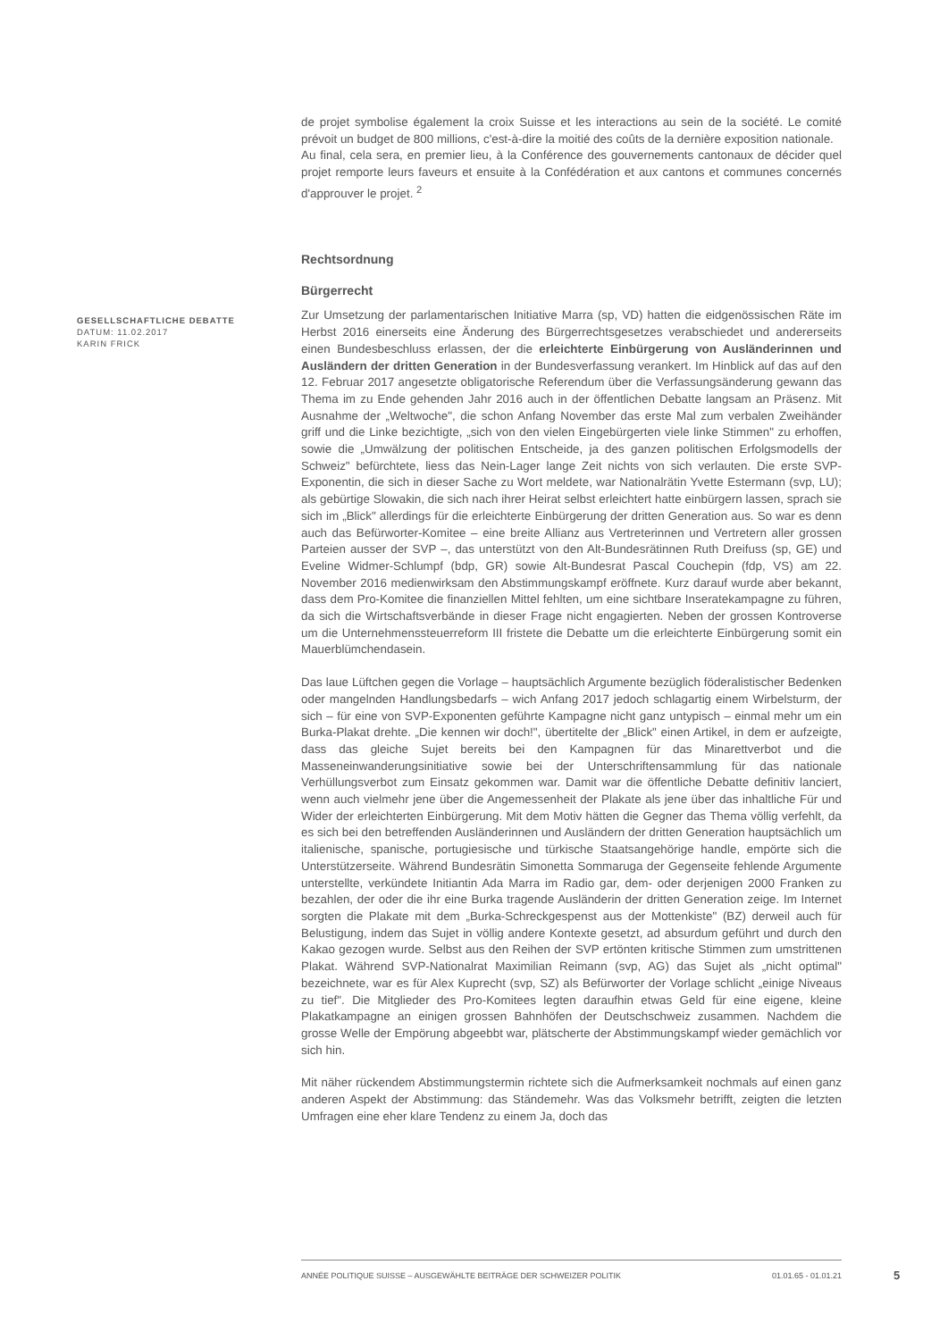de projet symbolise également la croix Suisse et les interactions au sein de la société. Le comité prévoit un budget de 800 millions, c'est-à-dire la moitié des coûts de la dernière exposition nationale.
Au final, cela sera, en premier lieu, à la Conférence des gouvernements cantonaux de décider quel projet remporte leurs faveurs et ensuite à la Confédération et aux cantons et communes concernés d'approuver le projet. <sup>2</sup>
Rechtsordnung
Bürgerrecht
Zur Umsetzung der parlamentarischen Initiative Marra (sp, VD) hatten die eidgenössischen Räte im Herbst 2016 einerseits eine Änderung des Bürgerrechtsgesetzes verabschiedet und andererseits einen Bundesbeschluss erlassen, der die erleichterte Einbürgerung von Ausländerinnen und Ausländern der dritten Generation in der Bundesverfassung verankert. Im Hinblick auf das auf den 12. Februar 2017 angesetzte obligatorische Referendum über die Verfassungsänderung gewann das Thema im zu Ende gehenden Jahr 2016 auch in der öffentlichen Debatte langsam an Präsenz. Mit Ausnahme der „Weltwoche", die schon Anfang November das erste Mal zum verbalen Zweihänder griff und die Linke bezichtigte, „sich von den vielen Eingebürgerten viele linke Stimmen" zu erhoffen, sowie die „Umwälzung der politischen Entscheide, ja des ganzen politischen Erfolgsmodells der Schweiz" befürchtete, liess das Nein-Lager lange Zeit nichts von sich verlauten. Die erste SVP-Exponentin, die sich in dieser Sache zu Wort meldete, war Nationalrätin Yvette Estermann (svp, LU); als gebürtige Slowakin, die sich nach ihrer Heirat selbst erleichtert hatte einbürgern lassen, sprach sie sich im „Blick" allerdings für die erleichterte Einbürgerung der dritten Generation aus. So war es denn auch das Befürworter-Komitee – eine breite Allianz aus Vertreterinnen und Vertretern aller grossen Parteien ausser der SVP –, das unterstützt von den Alt-Bundesrätinnen Ruth Dreifuss (sp, GE) und Eveline Widmer-Schlumpf (bdp, GR) sowie Alt-Bundesrat Pascal Couchepin (fdp, VS) am 22. November 2016 medienwirksam den Abstimmungskampf eröffnete. Kurz darauf wurde aber bekannt, dass dem Pro-Komitee die finanziellen Mittel fehlten, um eine sichtbare Inseratekampagne zu führen, da sich die Wirtschaftsverbände in dieser Frage nicht engagierten. Neben der grossen Kontroverse um die Unternehmenssteuerreform III fristete die Debatte um die erleichterte Einbürgerung somit ein Mauerblümchendasein.
Das laue Lüftchen gegen die Vorlage – hauptsächlich Argumente bezüglich föderalistischer Bedenken oder mangelnden Handlungsbedarfs – wich Anfang 2017 jedoch schlagartig einem Wirbelsturm, der sich – für eine von SVP-Exponenten geführte Kampagne nicht ganz untypisch – einmal mehr um ein Burka-Plakat drehte. „Die kennen wir doch!", übertitelte der „Blick" einen Artikel, in dem er aufzeigte, dass das gleiche Sujet bereits bei den Kampagnen für das Minarettverbot und die Masseneinwanderungsinitiative sowie bei der Unterschriftensammlung für das nationale Verhüllungsverbot zum Einsatz gekommen war. Damit war die öffentliche Debatte definitiv lanciert, wenn auch vielmehr jene über die Angemessenheit der Plakate als jene über das inhaltliche Für und Wider der erleichterten Einbürgerung. Mit dem Motiv hätten die Gegner das Thema völlig verfehlt, da es sich bei den betreffenden Ausländerinnen und Ausländern der dritten Generation hauptsächlich um italienische, spanische, portugiesische und türkische Staatsangehörige handle, empörte sich die Unterstützerseite. Während Bundesrätin Simonetta Sommaruga der Gegenseite fehlende Argumente unterstellte, verkündete Initiantin Ada Marra im Radio gar, dem- oder derjenigen 2000 Franken zu bezahlen, der oder die ihr eine Burka tragende Ausländerin der dritten Generation zeige. Im Internet sorgten die Plakate mit dem „Burka-Schreckgespenst aus der Mottenkiste" (BZ) derweil auch für Belustigung, indem das Sujet in völlig andere Kontexte gesetzt, ad absurdum geführt und durch den Kakao gezogen wurde. Selbst aus den Reihen der SVP ertönten kritische Stimmen zum umstrittenen Plakat. Während SVP-Nationalrat Maximilian Reimann (svp, AG) das Sujet als „nicht optimal" bezeichnete, war es für Alex Kuprecht (svp, SZ) als Befürworter der Vorlage schlicht „einige Niveaus zu tief". Die Mitglieder des Pro-Komitees legten daraufhin etwas Geld für eine eigene, kleine Plakatkampagne an einigen grossen Bahnhöfen der Deutschschweiz zusammen. Nachdem die grosse Welle der Empörung abgeebbt war, plätscherte der Abstimmungskampf wieder gemächlich vor sich hin.
Mit näher rückendem Abstimmungstermin richtete sich die Aufmerksamkeit nochmals auf einen ganz anderen Aspekt der Abstimmung: das Ständemehr. Was das Volksmehr betrifft, zeigten die letzten Umfragen eine eher klare Tendenz zu einem Ja, doch das
GESELLSCHAFTLICHE DEBATTE
DATUM: 11.02.2017
KARIN FRICK
ANNÉE POLITIQUE SUISSE – AUSGEWÄHLTE BEITRÄGE DER SCHWEIZER POLITIK 01.01.65 - 01.01.21
5